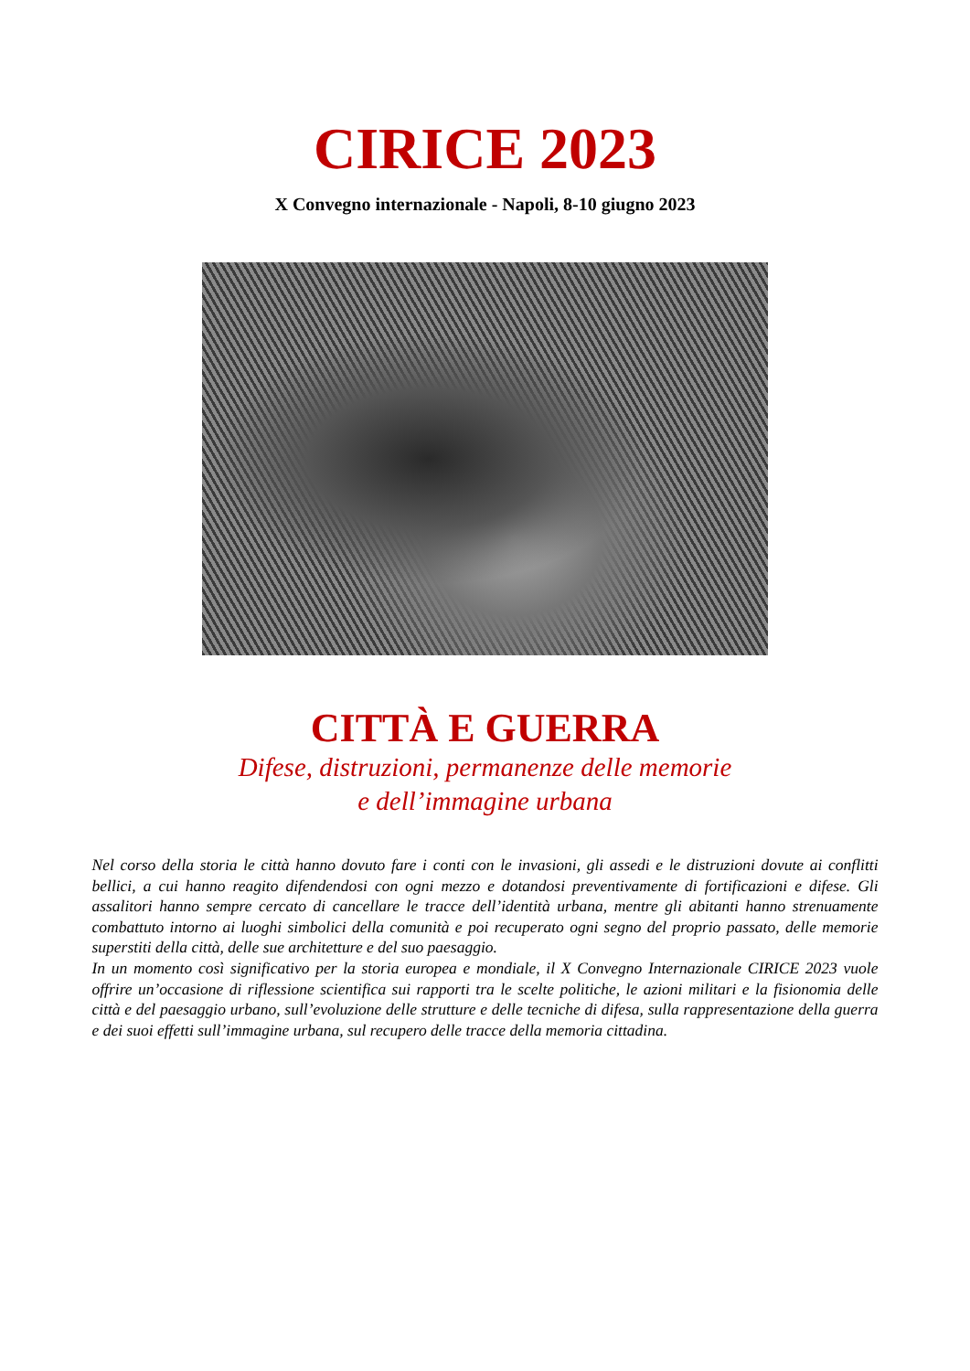CIRICE 2023
X Convegno internazionale - Napoli, 8-10 giugno 2023
CITTÀ E GUERRA
Difese, distruzioni, permanenze delle memorie
e dell’immagine urbana
Nel corso della storia le città hanno dovuto fare i conti con le invasioni, gli assedi e le distruzioni dovute ai conflitti bellici, a cui hanno reagito difendendosi con ogni mezzo e dotandosi preventivamente di fortificazioni e difese. Gli assalitori hanno sempre cercato di cancellare le tracce dell’identità urbana, mentre gli abitanti hanno strenuamente combattuto intorno ai luoghi simbolici della comunità e poi recuperato ogni segno del proprio passato, delle memorie superstiti della città, delle sue architetture e del suo paesaggio.
In un momento così significativo per la storia europea e mondiale, il X Convegno Internazionale CIRICE 2023 vuole offrire un’occasione di riflessione scientifica sui rapporti tra le scelte politiche, le azioni militari e la fisionomia delle città e del paesaggio urbano, sull’evoluzione delle strutture e delle tecniche di difesa, sulla rappresentazione della guerra e dei suoi effetti sull’immagine urbana, sul recupero delle tracce della memoria cittadina.